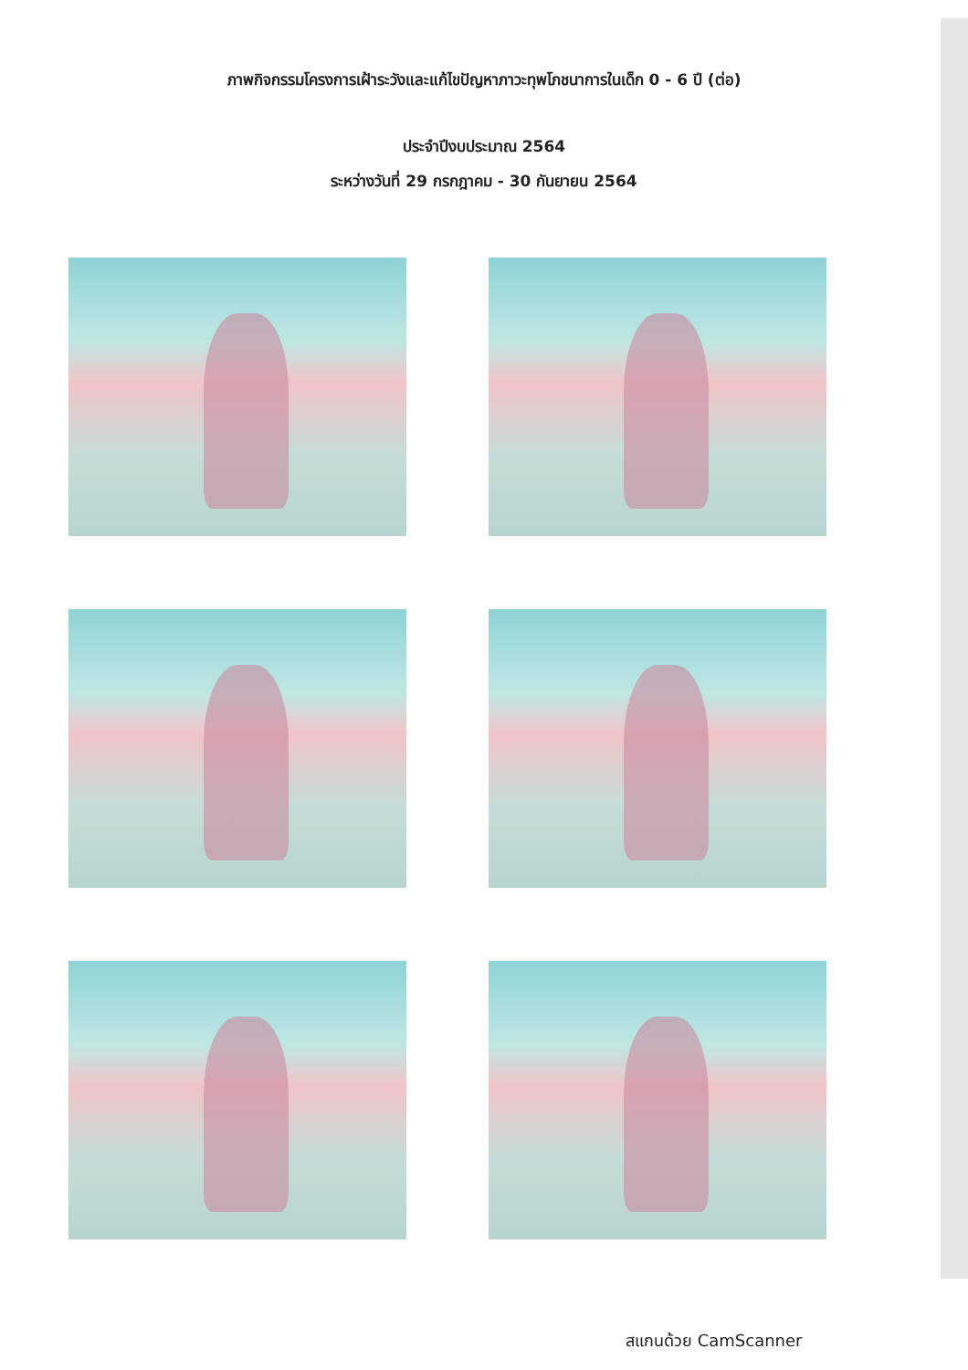ภาพกิจกรรมโครงการเฝ้าระวังและแก้ไขปัญหาภาวะทุพโภชนาการในเด็ก 0 - 6 ปี (ต่อ)
ประจำปีงบประมาณ 2564
ระหว่างวันที่ 29 กรกฎาคม - 30 กันยายน 2564
สแกนด้วย CamScanner